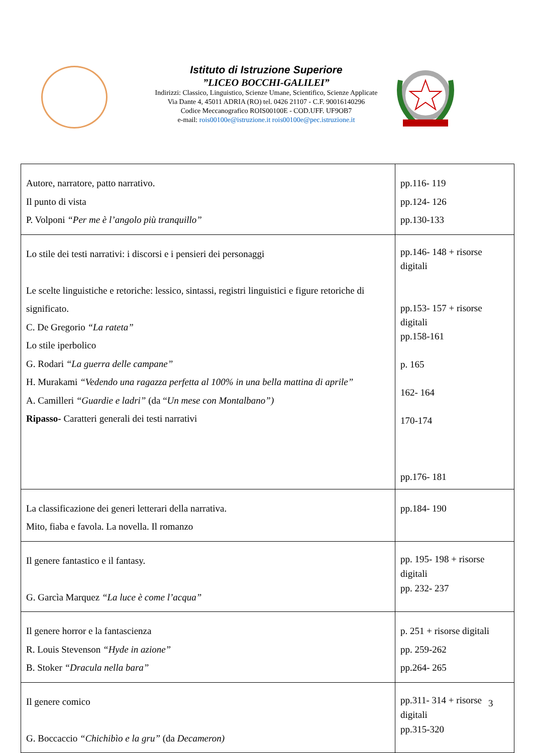Istituto di Istruzione Superiore
”LICEO BOCCHI-GALILEI”
Indirizzi: Classico, Linguistico, Scienze Umane, Scientifico, Scienze Applicate
Via Dante 4, 45011 ADRIA (RO) tel. 0426 21107 - C.F. 90016140296
Codice Meccanografico ROIS00100E - COD.UFF. UF9OB7
e-mail: rois00100e@istruzione.it rois00100e@pec.istruzione.it
| Autore, narratore, patto narrativo. Il punto di vista P. Volponi “Per me è l’angolo più tranquillo” | pp.116- 119 pp.124- 126 pp.130-133 |
| Lo stile dei testi narrativi: i discorsi e i pensieri dei personaggi Le scelte linguistiche e retoriche: lessico, sintassi, registri linguistici e figure retoriche di significato. C. De Gregorio “La rateta” Lo stile iperbolico G. Rodari “La guerra delle campane” H. Murakami “Vedendo una ragazza perfetta al 100% in una bella mattina di aprile” A. Camilleri “Guardie e ladri” (da “ Un mese con Montalbano”) Ripasso- Caratteri generali dei testi narrativi | pp.146- 148 + risorse digitali pp.153- 157 + risorse digitali pp.158-161 p. 165 162- 164 170-174 pp.176- 181 |
| La classificazione dei generi letterari della narrativa. Mito, fiaba e favola. La novella. Il romanzo | pp.184- 190 |
| Il genere fantastico e il fantasy. G. Garcìa Marquez “La luce è come l’acqua” | pp. 195- 198 + risorse digitali pp. 232- 237 |
| Il genere horror e la fantascienza R. Louis Stevenson “Hyde in azione” B. Stoker “Dracula nella bara” | p. 251 + risorse digitali pp. 259-262 pp.264- 265 |
| Il genere comico G. Boccaccio “Chichibìo e la gru” (da Decameron) | pp.311- 314 + risorse digitali pp.315-320 |
3